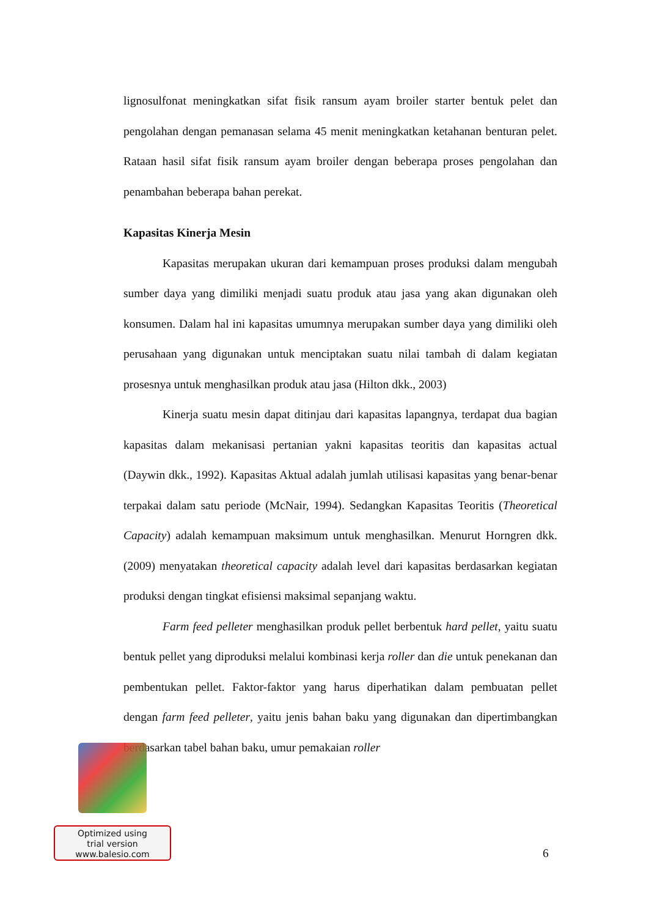lignosulfonat meningkatkan sifat fisik ransum ayam broiler starter bentuk pelet dan pengolahan dengan pemanasan selama 45 menit meningkatkan ketahanan benturan pelet. Rataan hasil sifat fisik ransum ayam broiler dengan beberapa proses pengolahan dan penambahan beberapa bahan perekat.
Kapasitas Kinerja Mesin
Kapasitas merupakan ukuran dari kemampuan proses produksi dalam mengubah sumber daya yang dimiliki menjadi suatu produk atau jasa yang akan digunakan oleh konsumen. Dalam hal ini kapasitas umumnya merupakan sumber daya yang dimiliki oleh perusahaan yang digunakan untuk menciptakan suatu nilai tambah di dalam kegiatan prosesnya untuk menghasilkan produk atau jasa (Hilton dkk., 2003)
Kinerja suatu mesin dapat ditinjau dari kapasitas lapangnya, terdapat dua bagian kapasitas dalam mekanisasi pertanian yakni kapasitas teoritis dan kapasitas actual (Daywin dkk., 1992). Kapasitas Aktual adalah jumlah utilisasi kapasitas yang benar-benar terpakai dalam satu periode (McNair, 1994). Sedangkan Kapasitas Teoritis (Theoretical Capacity) adalah kemampuan maksimum untuk menghasilkan. Menurut Horngren dkk. (2009) menyatakan theoretical capacity adalah level dari kapasitas berdasarkan kegiatan produksi dengan tingkat efisiensi maksimal sepanjang waktu.
Farm feed pelleter menghasilkan produk pellet berbentuk hard pellet, yaitu suatu bentuk pellet yang diproduksi melalui kombinasi kerja roller dan die untuk penekanan dan pembentukan pellet. Faktor-faktor yang harus diperhatikan dalam pembuatan pellet dengan farm feed pelleter, yaitu jenis bahan baku yang digunakan dan dipertimbangkan berdasarkan tabel bahan baku, umur pemakaian roller
Optimized using
trial version
www.balesio.com
6